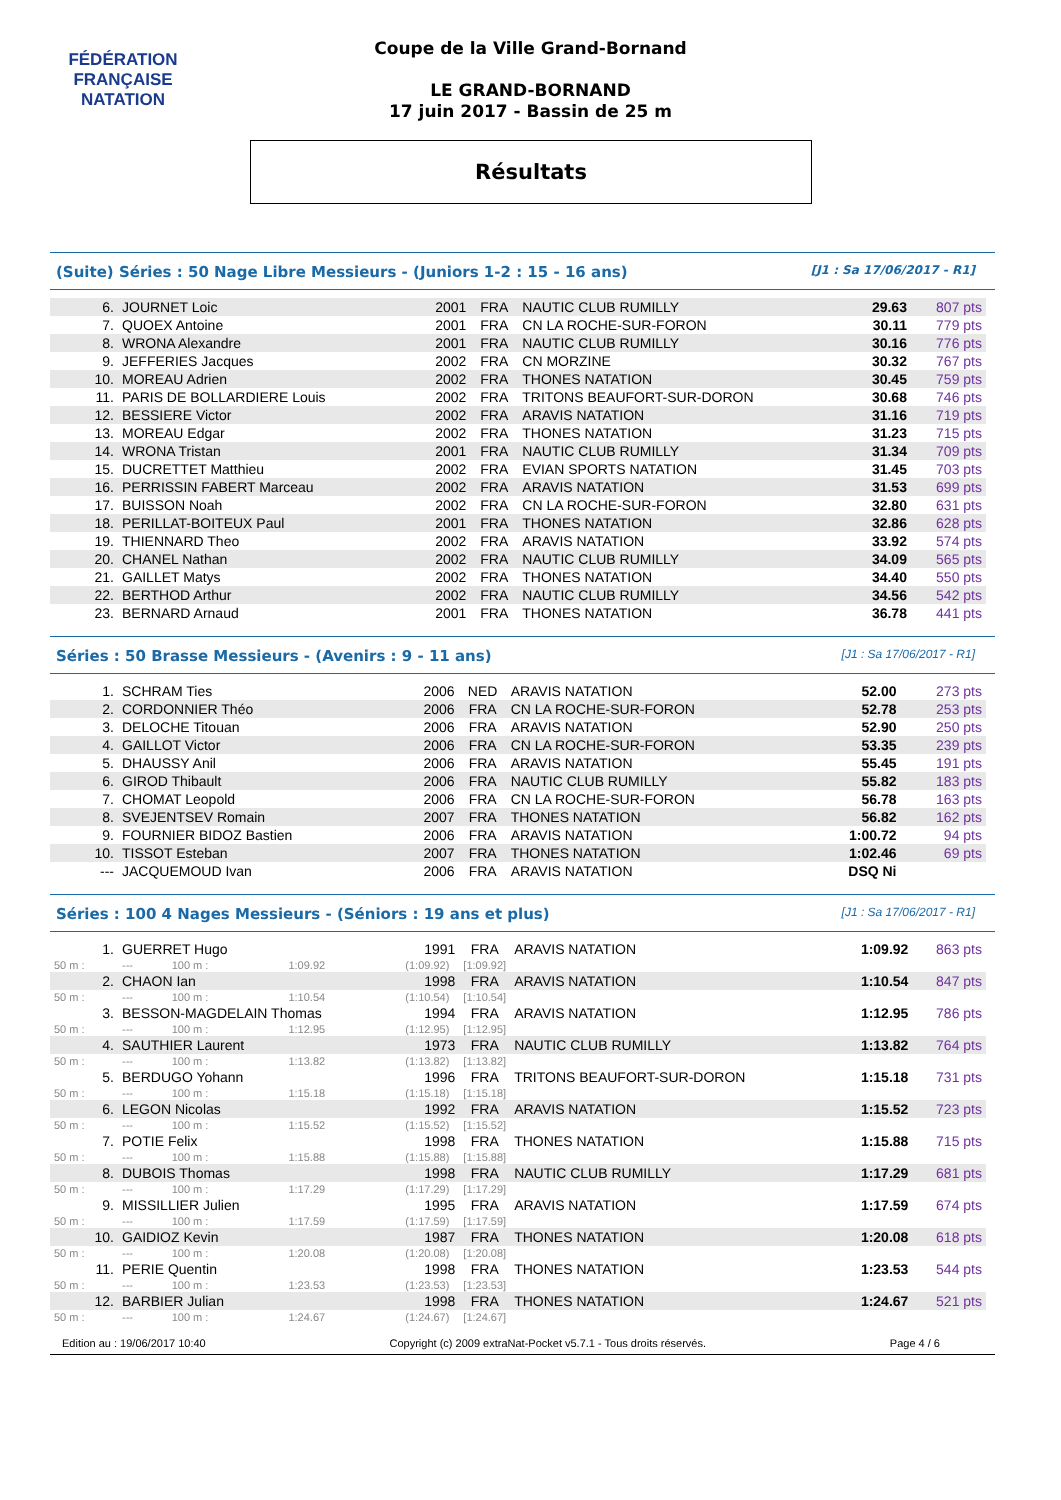FÉDÉRATION FRANÇAISE
NATATION
Coupe de la Ville Grand-Bornand
LE GRAND-BORNAND
17 juin 2017 - Bassin de 25 m
Résultats
(Suite) Séries : 50 Nage Libre Messieurs - (Juniors 1-2 : 15 - 16 ans) [J1 : Sa 17/06/2017 - R1]
| 6. | JOURNET Loic | 2001 | FRA | NAUTIC CLUB RUMILLY | 29.63 | 807 pts |
| 7. | QUOEX Antoine | 2001 | FRA | CN LA ROCHE-SUR-FORON | 30.11 | 779 pts |
| 8. | WRONA Alexandre | 2001 | FRA | NAUTIC CLUB RUMILLY | 30.16 | 776 pts |
| 9. | JEFFERIES Jacques | 2002 | FRA | CN MORZINE | 30.32 | 767 pts |
| 10. | MOREAU Adrien | 2002 | FRA | THONES NATATION | 30.45 | 759 pts |
| 11. | PARIS DE BOLLARDIERE Louis | 2002 | FRA | TRITONS BEAUFORT-SUR-DORON | 30.68 | 746 pts |
| 12. | BESSIERE Victor | 2002 | FRA | ARAVIS NATATION | 31.16 | 719 pts |
| 13. | MOREAU Edgar | 2002 | FRA | THONES NATATION | 31.23 | 715 pts |
| 14. | WRONA Tristan | 2001 | FRA | NAUTIC CLUB RUMILLY | 31.34 | 709 pts |
| 15. | DUCRETTET Matthieu | 2002 | FRA | EVIAN SPORTS NATATION | 31.45 | 703 pts |
| 16. | PERRISSIN FABERT Marceau | 2002 | FRA | ARAVIS NATATION | 31.53 | 699 pts |
| 17. | BUISSON Noah | 2002 | FRA | CN LA ROCHE-SUR-FORON | 32.80 | 631 pts |
| 18. | PERILLAT-BOITEUX Paul | 2001 | FRA | THONES NATATION | 32.86 | 628 pts |
| 19. | THIENNARD Theo | 2002 | FRA | ARAVIS NATATION | 33.92 | 574 pts |
| 20. | CHANEL Nathan | 2002 | FRA | NAUTIC CLUB RUMILLY | 34.09 | 565 pts |
| 21. | GAILLET Matys | 2002 | FRA | THONES NATATION | 34.40 | 550 pts |
| 22. | BERTHOD Arthur | 2002 | FRA | NAUTIC CLUB RUMILLY | 34.56 | 542 pts |
| 23. | BERNARD Arnaud | 2001 | FRA | THONES NATATION | 36.78 | 441 pts |
Séries : 50 Brasse Messieurs - (Avenirs : 9 - 11 ans) [J1 : Sa 17/06/2017 - R1]
| 1. | SCHRAM Ties | 2006 | NED | ARAVIS NATATION | 52.00 | 273 pts |
| 2. | CORDONNIER Théo | 2006 | FRA | CN LA ROCHE-SUR-FORON | 52.78 | 253 pts |
| 3. | DELOCHE Titouan | 2006 | FRA | ARAVIS NATATION | 52.90 | 250 pts |
| 4. | GAILLOT Victor | 2006 | FRA | CN LA ROCHE-SUR-FORON | 53.35 | 239 pts |
| 5. | DHAUSSY Anil | 2006 | FRA | ARAVIS NATATION | 55.45 | 191 pts |
| 6. | GIROD Thibault | 2006 | FRA | NAUTIC CLUB RUMILLY | 55.82 | 183 pts |
| 7. | CHOMAT Leopold | 2006 | FRA | CN LA ROCHE-SUR-FORON | 56.78 | 163 pts |
| 8. | SVEJENTSEV Romain | 2007 | FRA | THONES NATATION | 56.82 | 162 pts |
| 9. | FOURNIER BIDOZ Bastien | 2006 | FRA | ARAVIS NATATION | 1:00.72 | 94 pts |
| 10. | TISSOT Esteban | 2007 | FRA | THONES NATATION | 1:02.46 | 69 pts |
| --- | JACQUEMOUD Ivan | 2006 | FRA | ARAVIS NATATION | DSQ Ni | |
Séries : 100 4 Nages Messieurs - (Séniors : 19 ans et plus) [J1 : Sa 17/06/2017 - R1]
| 1. | GUERRET Hugo | | | 1991 | FRA | ARAVIS NATATION | 1:09.92 | 863 pts |
| 50 m : | --- | 100 m : | 1:09.92 | (1:09.92) | [1:09.92] | | | |
| 2. | CHAON Ian | | | 1998 | FRA | ARAVIS NATATION | 1:10.54 | 847 pts |
| 50 m : | --- | 100 m : | 1:10.54 | (1:10.54) | [1:10.54] | | | |
| 3. | BESSON-MAGDELAIN Thomas | | | 1994 | FRA | ARAVIS NATATION | 1:12.95 | 786 pts |
| 50 m : | --- | 100 m : | 1:12.95 | (1:12.95) | [1:12.95] | | | |
| 4. | SAUTHIER Laurent | | | 1973 | FRA | NAUTIC CLUB RUMILLY | 1:13.82 | 764 pts |
| 50 m : | --- | 100 m : | 1:13.82 | (1:13.82) | [1:13.82] | | | |
| 5. | BERDUGO Yohann | | | 1996 | FRA | TRITONS BEAUFORT-SUR-DORON | 1:15.18 | 731 pts |
| 50 m : | --- | 100 m : | 1:15.18 | (1:15.18) | [1:15.18] | | | |
| 6. | LEGON Nicolas | | | 1992 | FRA | ARAVIS NATATION | 1:15.52 | 723 pts |
| 50 m : | --- | 100 m : | 1:15.52 | (1:15.52) | [1:15.52] | | | |
| 7. | POTIE Felix | | | 1998 | FRA | THONES NATATION | 1:15.88 | 715 pts |
| 50 m : | --- | 100 m : | 1:15.88 | (1:15.88) | [1:15.88] | | | |
| 8. | DUBOIS Thomas | | | 1998 | FRA | NAUTIC CLUB RUMILLY | 1:17.29 | 681 pts |
| 50 m : | --- | 100 m : | 1:17.29 | (1:17.29) | [1:17.29] | | | |
| 9. | MISSILLIER Julien | | | 1995 | FRA | ARAVIS NATATION | 1:17.59 | 674 pts |
| 50 m : | --- | 100 m : | 1:17.59 | (1:17.59) | [1:17.59] | | | |
| 10. | GAIDIOZ Kevin | | | 1987 | FRA | THONES NATATION | 1:20.08 | 618 pts |
| 50 m : | --- | 100 m : | 1:20.08 | (1:20.08) | [1:20.08] | | | |
| 11. | PERIE Quentin | | | 1998 | FRA | THONES NATATION | 1:23.53 | 544 pts |
| 50 m : | --- | 100 m : | 1:23.53 | (1:23.53) | [1:23.53] | | | |
| 12. | BARBIER Julian | | | 1998 | FRA | THONES NATATION | 1:24.67 | 521 pts |
| 50 m : | --- | 100 m : | 1:24.67 | (1:24.67) | [1:24.67] | | | |
Edition au : 19/06/2017 10:40 Copyright (c) 2009 extraNat-Pocket v5.7.1 - Tous droits réservés. Page 4 / 6